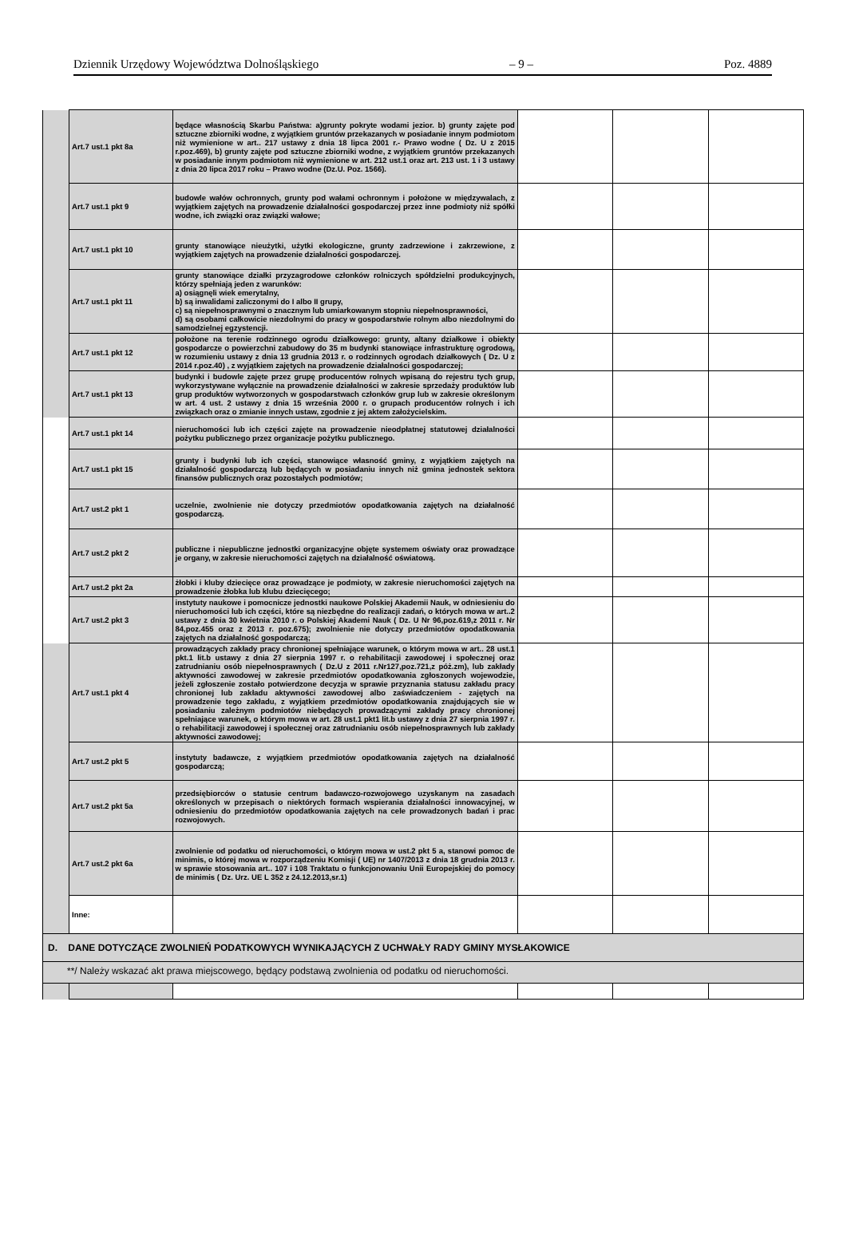Dziennik Urzędowy Województwa Dolnośląskiego – 9 – Poz. 4889
| | Art.7 ust.1 pkt 8a | będące własnością Skarbu Państwa: a)grunty pokryte wodami jezior. b) grunty zajęte pod sztuczne zbiorniki wodne, z wyjątkiem gruntów przekazanych w posiadanie innym podmiotom niż wymienione w art.. 217 ustawy z dnia 18 lipca 2001 r.- Prawo wodne ( Dz. U z 2015 r.poz.469), b) grunty zajęte pod sztuczne zbiorniki wodne, z wyjątkiem gruntów przekazanych w posiadanie innym podmiotom niż wymienione w art. 212 ust.1 oraz art. 213 ust. 1 i 3 ustawy z dnia 20 lipca 2017 roku – Prawo wodne (Dz.U. Poz. 1566). | | | |
| | Art.7 ust.1 pkt 9 | budowle wałów ochronnych, grunty pod wałami ochronnym i położone w międzywalach, z wyjątkiem zajętych na prowadzenie działalności gospodarczej przez inne podmioty niż spółki wodne, ich związki oraz związki wałowe; | | | |
| | Art.7 ust.1 pkt 10 | grunty stanowiące nieużytki, użytki ekologiczne, grunty zadrzewione i zakrzewione, z wyjątkiem zajętych na prowadzenie działalności gospodarczej. | | | |
| | Art.7 ust.1 pkt 11 | grunty stanowiące działki przyzagrodowe członków rolniczych spółdzielni produkcyjnych, którzy spełniają jeden z warunków: a) osiągnęli wiek emerytalny, b) są inwalidami zaliczonymi do I albo II grupy, c) są niepełnosprawnymi o znacznym lub umiarkowanym stopniu niepełnosprawności, d) są osobami całkowicie niezdolnymi do pracy w gospodarstwie rolnym albo niezdolnymi do samodzielnej egzystencji. | | | |
| | Art.7 ust.1 pkt 12 | położone na terenie rodzinnego ogrodu działkowego: grunty, altany działkowe i obiekty gospodarcze o powierzchni zabudowy do 35 m budynki stanowiące infrastrukturę ogrodową, w rozumieniu ustawy z dnia 13 grudnia 2013 r. o rodzinnych ogrodach działkowych ( Dz. U z 2014 r.poz.40) , z wyjątkiem zajętych na prowadzenie działalności gospodarczej; | | | |
| | Art.7 ust.1 pkt 13 | budynki i budowle zajęte przez grupę producentów rolnych wpisaną do rejestru tych grup, wykorzystywane wyłącznie na prowadzenie działalności w zakresie sprzedaży produktów lub grup produktów wytworzonych w gospodarstwach członków grup lub w zakresie określonym w art. 4 ust. 2 ustawy z dnia 15 września 2000 r. o grupach producentów rolnych i ich związkach oraz o zmianie innych ustaw, zgodnie z jej aktem założycielskim. | | | |
| | Art.7 ust.1 pkt 14 | nieruchomości lub ich części zajęte na prowadzenie nieodpłatnej statutowej działalności pożytku publicznego przez organizacje pożytku publicznego. | | | |
| | Art.7 ust.1 pkt 15 | grunty i budynki lub ich części, stanowiące własność gminy, z wyjątkiem zajętych na działalność gospodarczą lub będących w posiadaniu innych niż gmina jednostek sektora finansów publicznych oraz pozostałych podmiotów; | | | |
| | Art.7 ust.2 pkt 1 | uczelnie, zwolnienie nie dotyczy przedmiotów opodatkowania zajętych na działalność gospodarczą. | | | |
| | Art.7 ust.2 pkt 2 | publiczne i niepubliczne jednostki organizacyjne objęte systemem oświaty oraz prowadzące je organy, w zakresie nieruchomości zajętych na działalność oświatową. | | | |
| | Art.7 ust.2 pkt 2a | żłobki i kluby dziecięce oraz prowadzące je podmioty, w zakresie nieruchomości zajętych na prowadzenie żłobka lub klubu dziecięcego; | | | |
| | Art.7 ust.2 pkt 3 | instytuty naukowe i pomocnicze jednostki naukowe Polskiej Akademii Nauk, w odniesieniu do nieruchomości lub ich części, które są niezbędne do realizacji zadań, o których mowa w art..2 ustawy z dnia 30 kwietnia 2010 r. o Polskiej Akademi Nauk ( Dz. U Nr 96,poz.619,z 2011 r. Nr 84,poz.455 oraz z 2013 r. poz.675); zwolnienie nie dotyczy przedmiotów opodatkowania zajętych na działalność gospodarczą; | | | |
| | Art.7 ust.1 pkt 4 | prowadzących zakłady pracy chronionej spełniające warunek, o którym mowa w art.. 28 ust.1 pkt.1 lit.b ustawy z dnia 27 sierpnia 1997 r. o rehabilitacji zawodowej i społecznej oraz zatrudnianiu osób niepełnosprawnych ( Dz.U z 2011 r.Nr127,poz.721,z póż.zm), lub zakłady aktywności zawodowej w zakresie przedmiotów opodatkowania zgłoszonych wojewodzie, jeżeli zgłoszenie zostało potwierdzone decyzja w sprawie przyznania statusu zakładu pracy chronionej lub zakładu aktywności zawodowej albo zaświadczeniem - zajętych na prowadzenie tego zakładu, z wyjątkiem przedmiotów opodatkowania znajdujących sie w posiadaniu zależnym podmiotów niebędących prowadzącymi zakłady pracy chronionej spełniające warunek, o którym mowa w art. 28 ust.1 pkt1 lit.b ustawy z dnia 27 sierpnia 1997 r. o rehabilitacji zawodowej i społecznej oraz zatrudnianiu osób niepełnosprawnych lub zakłady aktywności zawodowej; | | | |
| | Art.7 ust.2 pkt 5 | instytuty badawcze, z wyjątkiem przedmiotów opodatkowania zajętych na działalność gospodarczą; | | | |
| | Art.7 ust.2 pkt 5a | przedsiębiorców o statusie centrum badawczo-rozwojowego uzyskanym na zasadach określonych w przepisach o niektórych formach wspierania działalności innowacyjnej, w odniesieniu do przedmiotów opodatkowania zajętych na cele prowadzonych badań i prac rozwojowych. | | | |
| | Art.7 ust.2 pkt 6a | zwolnienie od podatku od nieruchomości, o którym mowa w ust.2 pkt 5 a, stanowi pomoc de minimis, o której mowa w rozporządzeniu Komisji ( UE) nr 1407/2013 z dnia 18 grudnia 2013 r. w sprawie stosowania art.. 107 i 108 Traktatu o funkcjonowaniu Unii Europejskiej do pomocy de minimis ( Dz. Urz. UE L 352 z 24.12.2013,sr.1) | | | |
| | Inne: | | | | |
| D. DANE DOTYCZĄCE ZWOLNIEŃ PODATKOWYCH WYNIKAJĄCYCH Z UCHWAŁY RADY GMINY MYSŁAKOWICE | | | | | |
| **/ Należy wskazać akt prawa miejscowego, będący podstawą zwolnienia od podatku od nieruchomości. | | | | | |